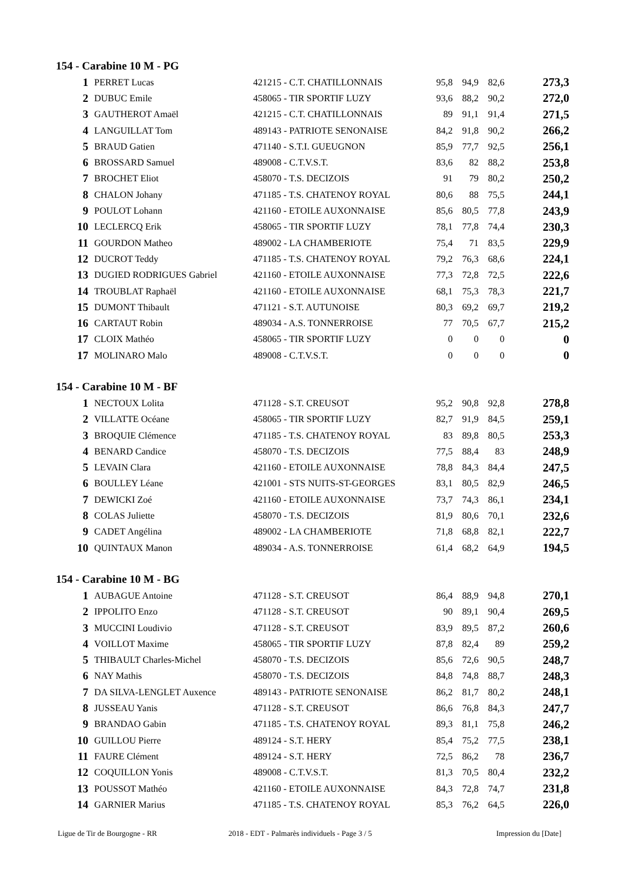154 - Carabine 10 M - PG
| 1 | PERRET Lucas | 421215 - C.T. CHATILLONNAIS | 95,8 | 94,9 | 82,6 | 273,3 |
| 2 | DUBUC Emile | 458065 - TIR SPORTIF LUZY | 93,6 | 88,2 | 90,2 | 272,0 |
| 3 | GAUTHEROT Amaël | 421215 - C.T. CHATILLONNAIS | 89 | 91,1 | 91,4 | 271,5 |
| 4 | LANGUILLAT Tom | 489143 - PATRIOTE SENONAISE | 84,2 | 91,8 | 90,2 | 266,2 |
| 5 | BRAUD Gatien | 471140 - S.T.I. GUEUGNON | 85,9 | 77,7 | 92,5 | 256,1 |
| 6 | BROSSARD Samuel | 489008 - C.T.V.S.T. | 83,6 | 82 | 88,2 | 253,8 |
| 7 | BROCHET Eliot | 458070 - T.S. DECIZOIS | 91 | 79 | 80,2 | 250,2 |
| 8 | CHALON Johany | 471185 - T.S. CHATENOY ROYAL | 80,6 | 88 | 75,5 | 244,1 |
| 9 | POULOT Lohann | 421160 - ETOILE AUXONNAISE | 85,6 | 80,5 | 77,8 | 243,9 |
| 10 | LECLERCQ Erik | 458065 - TIR SPORTIF LUZY | 78,1 | 77,8 | 74,4 | 230,3 |
| 11 | GOURDON Matheo | 489002 - LA CHAMBERIOTE | 75,4 | 71 | 83,5 | 229,9 |
| 12 | DUCROT Teddy | 471185 - T.S. CHATENOY ROYAL | 79,2 | 76,3 | 68,6 | 224,1 |
| 13 | DUGIED RODRIGUES Gabriel | 421160 - ETOILE AUXONNAISE | 77,3 | 72,8 | 72,5 | 222,6 |
| 14 | TROUBLAT Raphaël | 421160 - ETOILE AUXONNAISE | 68,1 | 75,3 | 78,3 | 221,7 |
| 15 | DUMONT Thibault | 471121 - S.T. AUTUNOISE | 80,3 | 69,2 | 69,7 | 219,2 |
| 16 | CARTAUT Robin | 489034 - A.S. TONNERROISE | 77 | 70,5 | 67,7 | 215,2 |
| 17 | CLOIX Mathéo | 458065 - TIR SPORTIF LUZY | 0 | 0 | 0 | 0 |
| 17 | MOLINARO Malo | 489008 - C.T.V.S.T. | 0 | 0 | 0 | 0 |
154 - Carabine 10 M - BF
| 1 | NECTOUX Lolita | 471128 - S.T. CREUSOT | 95,2 | 90,8 | 92,8 | 278,8 |
| 2 | VILLATTE Océane | 458065 - TIR SPORTIF LUZY | 82,7 | 91,9 | 84,5 | 259,1 |
| 3 | BROQUIE Clémence | 471185 - T.S. CHATENOY ROYAL | 83 | 89,8 | 80,5 | 253,3 |
| 4 | BENARD Candice | 458070 - T.S. DECIZOIS | 77,5 | 88,4 | 83 | 248,9 |
| 5 | LEVAIN Clara | 421160 - ETOILE AUXONNAISE | 78,8 | 84,3 | 84,4 | 247,5 |
| 6 | BOULLEY Léane | 421001 - STS NUITS-ST-GEORGES | 83,1 | 80,5 | 82,9 | 246,5 |
| 7 | DEWICKI Zoé | 421160 - ETOILE AUXONNAISE | 73,7 | 74,3 | 86,1 | 234,1 |
| 8 | COLAS Juliette | 458070 - T.S. DECIZOIS | 81,9 | 80,6 | 70,1 | 232,6 |
| 9 | CADET Angélina | 489002 - LA CHAMBERIOTE | 71,8 | 68,8 | 82,1 | 222,7 |
| 10 | QUINTAUX Manon | 489034 - A.S. TONNERROISE | 61,4 | 68,2 | 64,9 | 194,5 |
154 - Carabine 10 M - BG
| 1 | AUBAGUE Antoine | 471128 - S.T. CREUSOT | 86,4 | 88,9 | 94,8 | 270,1 |
| 2 | IPPOLITO Enzo | 471128 - S.T. CREUSOT | 90 | 89,1 | 90,4 | 269,5 |
| 3 | MUCCINI Loudivio | 471128 - S.T. CREUSOT | 83,9 | 89,5 | 87,2 | 260,6 |
| 4 | VOILLOT Maxime | 458065 - TIR SPORTIF LUZY | 87,8 | 82,4 | 89 | 259,2 |
| 5 | THIBAULT Charles-Michel | 458070 - T.S. DECIZOIS | 85,6 | 72,6 | 90,5 | 248,7 |
| 6 | NAY Mathis | 458070 - T.S. DECIZOIS | 84,8 | 74,8 | 88,7 | 248,3 |
| 7 | DA SILVA-LENGLET Auxence | 489143 - PATRIOTE SENONAISE | 86,2 | 81,7 | 80,2 | 248,1 |
| 8 | JUSSEAU Yanis | 471128 - S.T. CREUSOT | 86,6 | 76,8 | 84,3 | 247,7 |
| 9 | BRANDAO Gabin | 471185 - T.S. CHATENOY ROYAL | 89,3 | 81,1 | 75,8 | 246,2 |
| 10 | GUILLOU Pierre | 489124 - S.T. HERY | 85,4 | 75,2 | 77,5 | 238,1 |
| 11 | FAURE Clément | 489124 - S.T. HERY | 72,5 | 86,2 | 78 | 236,7 |
| 12 | COQUILLON Yonis | 489008 - C.T.V.S.T. | 81,3 | 70,5 | 80,4 | 232,2 |
| 13 | POUSSOT Mathéo | 421160 - ETOILE AUXONNAISE | 84,3 | 72,8 | 74,7 | 231,8 |
| 14 | GARNIER Marius | 471185 - T.S. CHATENOY ROYAL | 85,3 | 76,2 | 64,5 | 226,0 |
Ligue de Tir de Bourgogne - RR 2018 - EDT - Palmarès individuels - Page 3 / 5 Impression du [Date]